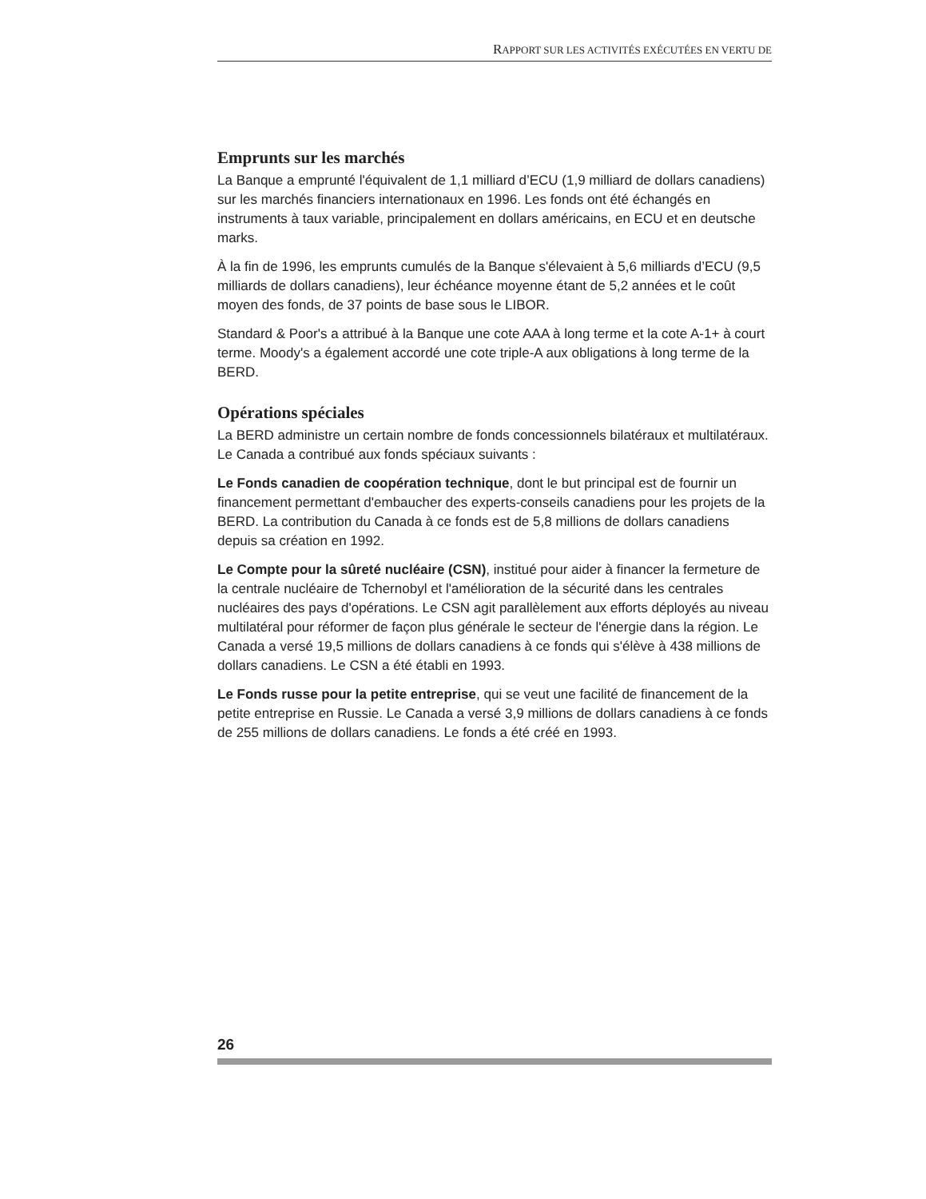RAPPORT SUR LES ACTIVITÉS EXÉCUTÉES EN VERTU DE
Emprunts sur les marchés
La Banque a emprunté l'équivalent de 1,1 milliard d’ECU (1,9 milliard de dollars canadiens) sur les marchés financiers internationaux en 1996. Les fonds ont été échangés en instruments à taux variable, principalement en dollars américains, en ECU et en deutsche marks.
À la fin de 1996, les emprunts cumulés de la Banque s'élevaient à 5,6 milliards d’ECU (9,5 milliards de dollars canadiens), leur échéance moyenne étant de 5,2 années et le coût moyen des fonds, de 37 points de base sous le LIBOR.
Standard & Poor's a attribué à la Banque une cote AAA à long terme et la cote A-1+ à court terme. Moody's a également accordé une cote triple-A aux obligations à long terme de la BERD.
Opérations spéciales
La BERD administre un certain nombre de fonds concessionnels bilatéraux et multilatéraux. Le Canada a contribué aux fonds spéciaux suivants :
Le Fonds canadien de coopération technique, dont le but principal est de fournir un financement permettant d'embaucher des experts-conseils canadiens pour les projets de la BERD. La contribution du Canada à ce fonds est de 5,8 millions de dollars canadiens depuis sa création en 1992.
Le Compte pour la sûreté nucléaire (CSN), institué pour aider à financer la fermeture de la centrale nucléaire de Tchernobyl et l'amélioration de la sécurité dans les centrales nucléaires des pays d'opérations. Le CSN agit parallèlement aux efforts déployés au niveau multilatéral pour réformer de façon plus générale le secteur de l'énergie dans la région. Le Canada a versé 19,5 millions de dollars canadiens à ce fonds qui s'élève à 438 millions de dollars canadiens. Le CSN a été établi en 1993.
Le Fonds russe pour la petite entreprise, qui se veut une facilité de financement de la petite entreprise en Russie. Le Canada a versé 3,9 millions de dollars canadiens à ce fonds de 255 millions de dollars canadiens. Le fonds a été créé en 1993.
26